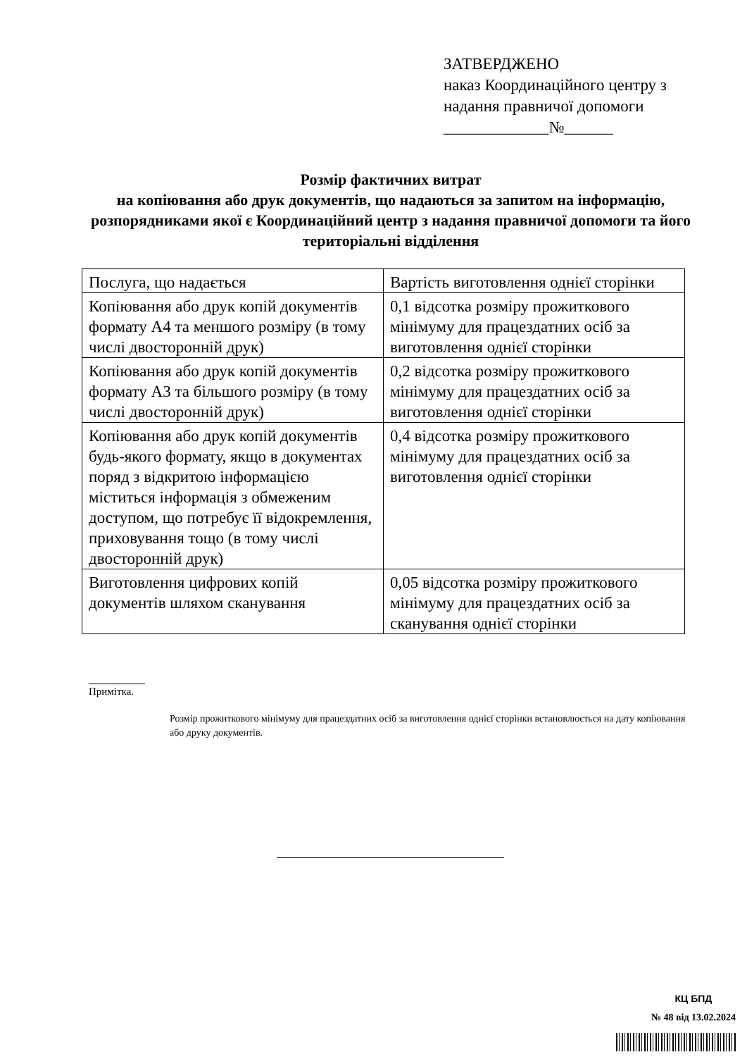ЗАТВЕРДЖЕНО
наказ Координаційного центру з
надання правничої допомоги
_____________№______
Розмір фактичних витрат
на копіювання або друк документів, що надаються за запитом на інформацію, розпорядниками якої є Координаційний центр з надання правничої допомоги та його територіальні відділення
| Послуга, що надається | Вартість виготовлення однієї сторінки |
| Копіювання або друк копій документів формату А4 та меншого розміру (в тому числі двосторонній друк) | 0,1 відсотка розміру прожиткового мінімуму для працездатних осіб за виготовлення однієї сторінки |
| Копіювання або друк копій документів формату А3 та більшого розміру (в тому числі двосторонній друк) | 0,2 відсотка розміру прожиткового мінімуму для працездатних осіб за виготовлення однієї сторінки |
| Копіювання або друк копій документів будь-якого формату, якщо в документах поряд з відкритою інформацією міститься інформація з обмеженим доступом, що потребує її відокремлення, приховування тощо (в тому числі двосторонній друк) | 0,4 відсотка розміру прожиткового мінімуму для працездатних осіб за виготовлення однієї сторінки |
| Виготовлення цифрових копій документів шляхом сканування | 0,05 відсотка розміру прожиткового мінімуму для працездатних осіб за сканування однієї сторінки |
Примітка.
Розмір прожиткового мінімуму для працездатних осіб за виготовлення однієї сторінки встановлюється на дату копіювання або друку документів.
КЦ БПД
№ 48 від 13.02.2024